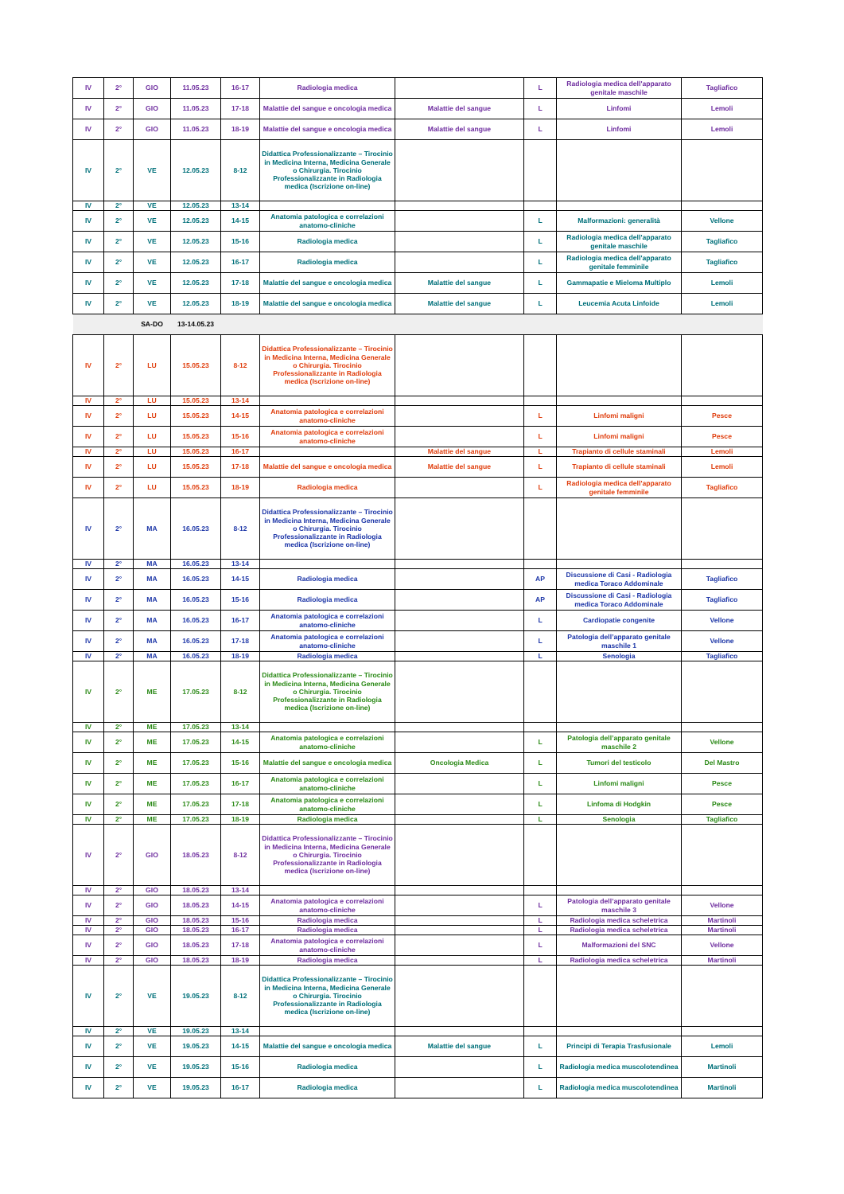| IV | 2° | GIO | 11.05.23 | 16-17 | Radiologia medica | | L | Radiologia medica dell'apparato genitale maschile | Tagliafico |
| IV | 2° | GIO | 11.05.23 | 17-18 | Malattie del sangue e oncologia medica | Malattie del sangue | L | Linfomi | Lemoli |
| IV | 2° | GIO | 11.05.23 | 18-19 | Malattie del sangue e oncologia medica | Malattie del sangue | L | Linfomi | Lemoli |
| IV | 2° | VE | 12.05.23 | 8-12 | Didattica Professionalizzante – Tirocinio in Medicina Interna, Medicina Generale o Chirurgia. Tirocinio Professionalizzante in Radiologia medica (Iscrizione on-line) | | | | |
| IV | 2° | VE | 12.05.23 | 13-14 | | | | | |
| IV | 2° | VE | 12.05.23 | 14-15 | Anatomia patologica e correlazioni anatomo-cliniche | | L | Malformazioni: generalità | Vellone |
| IV | 2° | VE | 12.05.23 | 15-16 | Radiologia medica | | L | Radiologia medica dell'apparato genitale maschile | Tagliafico |
| IV | 2° | VE | 12.05.23 | 16-17 | Radiologia medica | | L | Radiologia medica dell'apparato genitale femminile | Tagliafico |
| IV | 2° | VE | 12.05.23 | 17-18 | Malattie del sangue e oncologia medica | Malattie del sangue | L | Gammapatie e Mieloma Multiplo | Lemoli |
| IV | 2° | VE | 12.05.23 | 18-19 | Malattie del sangue e oncologia medica | Malattie del sangue | L | Leucemia Acuta Linfoide | Lemoli |
| | | SA-DO | 13-14.05.23 | | | | | | |
| IV | 2° | LU | 15.05.23 | 8-12 | Didattica Professionalizzante – Tirocinio in Medicina Interna, Medicina Generale o Chirurgia. Tirocinio Professionalizzante in Radiologia medica (Iscrizione on-line) | | | | |
| IV | 2° | LU | 15.05.23 | 13-14 | | | | | |
| IV | 2° | LU | 15.05.23 | 14-15 | Anatomia patologica e correlazioni anatomo-cliniche | | L | Linfomi maligni | Pesce |
| IV | 2° | LU | 15.05.23 | 15-16 | Anatomia patologica e correlazioni anatomo-cliniche | | L | Linfomi maligni | Pesce |
| IV | 2° | LU | 15.05.23 | 16-17 | | Malattie del sangue | L | Trapianto di cellule staminali | Lemoli |
| IV | 2° | LU | 15.05.23 | 17-18 | Malattie del sangue e oncologia medica | Malattie del sangue | L | Trapianto di cellule staminali | Lemoli |
| IV | 2° | LU | 15.05.23 | 18-19 | Radiologia medica | | L | Radiologia medica dell'apparato genitale femminile | Tagliafico |
| IV | 2° | MA | 16.05.23 | 8-12 | Didattica Professionalizzante – Tirocinio in Medicina Interna, Medicina Generale o Chirurgia. Tirocinio Professionalizzante in Radiologia medica (Iscrizione on-line) | | | | |
| IV | 2° | MA | 16.05.23 | 13-14 | | | | | |
| IV | 2° | MA | 16.05.23 | 14-15 | Radiologia medica | | AP | Discussione di Casi - Radiologia medica Toraco Addominale | Tagliafico |
| IV | 2° | MA | 16.05.23 | 15-16 | Radiologia medica | | AP | Discussione di Casi - Radiologia medica Toraco Addominale | Tagliafico |
| IV | 2° | MA | 16.05.23 | 16-17 | Anatomia patologica e correlazioni anatomo-cliniche | | L | Cardiopatie congenite | Vellone |
| IV | 2° | MA | 16.05.23 | 17-18 | Anatomia patologica e correlazioni anatomo-cliniche | | L | Patologia dell’apparato genitale maschile 1 | Vellone |
| IV | 2° | MA | 16.05.23 | 18-19 | Radiologia medica | | L | Senologia | Tagliafico |
| IV | 2° | ME | 17.05.23 | 8-12 | Didattica Professionalizzante – Tirocinio in Medicina Interna, Medicina Generale o Chirurgia. Tirocinio Professionalizzante in Radiologia medica (Iscrizione on-line) | | | | |
| IV | 2° | ME | 17.05.23 | 13-14 | | | | | |
| IV | 2° | ME | 17.05.23 | 14-15 | Anatomia patologica e correlazioni anatomo-cliniche | | L | Patologia dell’apparato genitale maschile 2 | Vellone |
| IV | 2° | ME | 17.05.23 | 15-16 | Malattie del sangue e oncologia medica | Oncologia Medica | L | Tumori del testicolo | Del Mastro |
| IV | 2° | ME | 17.05.23 | 16-17 | Anatomia patologica e correlazioni anatomo-cliniche | | L | Linfomi maligni | Pesce |
| IV | 2° | ME | 17.05.23 | 17-18 | Anatomia patologica e correlazioni anatomo-cliniche | | L | Linfoma di Hodgkin | Pesce |
| IV | 2° | ME | 17.05.23 | 18-19 | Radiologia medica | | L | Senologia | Tagliafico |
| IV | 2° | GIO | 18.05.23 | 8-12 | Didattica Professionalizzante – Tirocinio in Medicina Interna, Medicina Generale o Chirurgia. Tirocinio Professionalizzante in Radiologia medica (Iscrizione on-line) | | | | |
| IV | 2° | GIO | 18.05.23 | 13-14 | | | | | |
| IV | 2° | GIO | 18.05.23 | 14-15 | Anatomia patologica e correlazioni anatomo-cliniche | | L | Patologia dell’apparato genitale maschile 3 | Vellone |
| IV | 2° | GIO | 18.05.23 | 15-16 | Radiologia medica | | L | Radiologia medica scheletrica | Martinoli |
| IV | 2° | GIO | 18.05.23 | 16-17 | Radiologia medica | | L | Radiologia medica scheletrica | Martinoli |
| IV | 2° | GIO | 18.05.23 | 17-18 | Anatomia patologica e correlazioni anatomo-cliniche | | L | Malformazioni del SNC | Vellone |
| IV | 2° | GIO | 18.05.23 | 18-19 | Radiologia medica | | L | Radiologia medica scheletrica | Martinoli |
| IV | 2° | VE | 19.05.23 | 8-12 | Didattica Professionalizzante – Tirocinio in Medicina Interna, Medicina Generale o Chirurgia. Tirocinio Professionalizzante in Radiologia medica (Iscrizione on-line) | | | | |
| IV | 2° | VE | 19.05.23 | 13-14 | | | | | |
| IV | 2° | VE | 19.05.23 | 14-15 | Malattie del sangue e oncologia medica | Malattie del sangue | L | Principi di Terapia Trasfusionale | Lemoli |
| IV | 2° | VE | 19.05.23 | 15-16 | Radiologia medica | | L | Radiologia medica muscolotendinea | Martinoli |
| IV | 2° | VE | 19.05.23 | 16-17 | Radiologia medica | | L | Radiologia medica muscolotendinea | Martinoli |